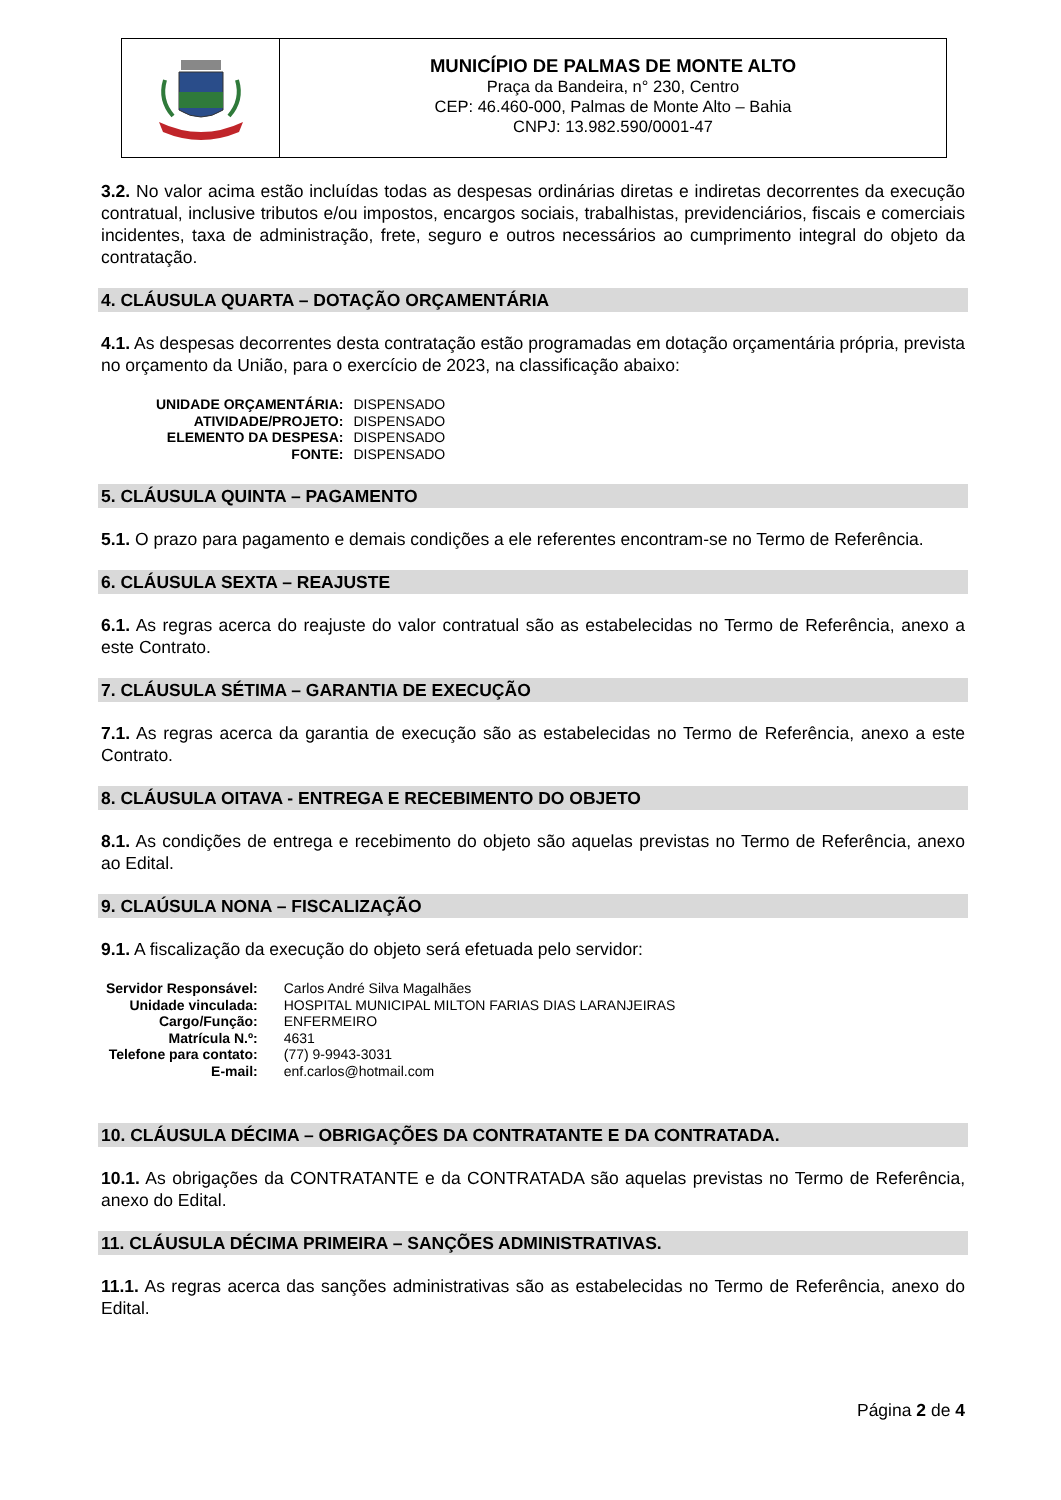MUNICÍPIO DE PALMAS DE MONTE ALTO
Praça da Bandeira, n° 230, Centro
CEP: 46.460-000, Palmas de Monte Alto – Bahia
CNPJ: 13.982.590/0001-47
3.2. No valor acima estão incluídas todas as despesas ordinárias diretas e indiretas decorrentes da execução contratual, inclusive tributos e/ou impostos, encargos sociais, trabalhistas, previdenciários, fiscais e comerciais incidentes, taxa de administração, frete, seguro e outros necessários ao cumprimento integral do objeto da contratação.
4. CLÁUSULA QUARTA – DOTAÇÃO ORÇAMENTÁRIA
4.1. As despesas decorrentes desta contratação estão programadas em dotação orçamentária própria, prevista no orçamento da União, para o exercício de 2023, na classificação abaixo:
| UNIDADE ORÇAMENTÁRIA: | DISPENSADO |
| ATIVIDADE/PROJETO: | DISPENSADO |
| ELEMENTO DA DESPESA: | DISPENSADO |
| FONTE: | DISPENSADO |
5. CLÁUSULA QUINTA – PAGAMENTO
5.1. O prazo para pagamento e demais condições a ele referentes encontram-se no Termo de Referência.
6. CLÁUSULA SEXTA – REAJUSTE
6.1. As regras acerca do reajuste do valor contratual são as estabelecidas no Termo de Referência, anexo a este Contrato.
7. CLÁUSULA SÉTIMA – GARANTIA DE EXECUÇÃO
7.1. As regras acerca da garantia de execução são as estabelecidas no Termo de Referência, anexo a este Contrato.
8. CLÁUSULA OITAVA - ENTREGA E RECEBIMENTO DO OBJETO
8.1. As condições de entrega e recebimento do objeto são aquelas previstas no Termo de Referência, anexo ao Edital.
9. CLAÚSULA NONA – FISCALIZAÇÃO
9.1. A fiscalização da execução do objeto será efetuada pelo servidor:
| Servidor Responsável: | Carlos André Silva Magalhães |
| Unidade vinculada: | HOSPITAL MUNICIPAL MILTON FARIAS DIAS LARANJEIRAS |
| Cargo/Função: | ENFERMEIRO |
| Matrícula N.º: | 4631 |
| Telefone para contato: | (77) 9-9943-3031 |
| E-mail: | enf.carlos@hotmail.com |
10. CLÁUSULA DÉCIMA – OBRIGAÇÕES DA CONTRATANTE E DA CONTRATADA.
10.1. As obrigações da CONTRATANTE e da CONTRATADA são aquelas previstas no Termo de Referência, anexo do Edital.
11. CLÁUSULA DÉCIMA PRIMEIRA – SANÇÕES ADMINISTRATIVAS.
11.1. As regras acerca das sanções administrativas são as estabelecidas no Termo de Referência, anexo do Edital.
Página 2 de 4